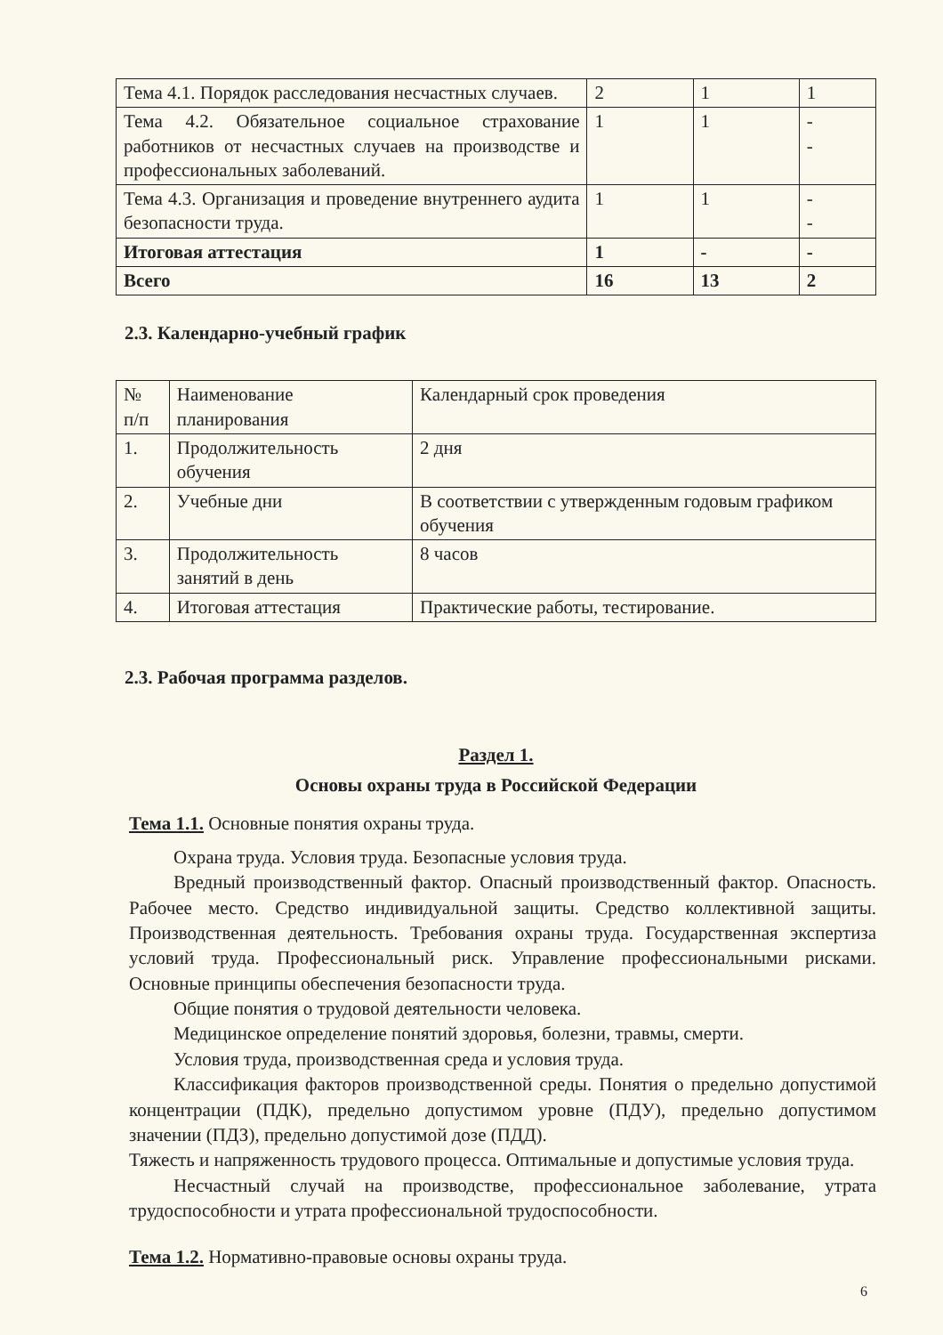| Тема 4.1. Порядок расследования несчастных случаев. | 2 | 1 | 1 |
| Тема 4.2. Обязательное социальное страхование работников от несчастных случаев на производстве и профессиональных заболеваний. | 1 | 1 | - - |
| Тема 4.3. Организация и проведение внутреннего аудита безопасности труда. | 1 | 1 | - - |
| Итоговая аттестация | 1 | - | - |
| Всего | 16 | 13 | 2 |
2.3. Календарно-учебный график
| № п/п | Наименование планирования | Календарный срок проведения |
| --- | --- | --- |
| 1. | Продолжительность обучения | 2 дня |
| 2. | Учебные дни | В соответствии с утвержденным годовым графиком обучения |
| 3. | Продолжительность занятий в день | 8 часов |
| 4. | Итоговая аттестация | Практические работы, тестирование. |
2.3. Рабочая программа разделов.
Раздел 1.
Основы охраны труда в Российской Федерации
Тема 1.1. Основные понятия охраны труда.
Охрана труда. Условия труда. Безопасные условия труда.
Вредный производственный фактор. Опасный производственный фактор. Опасность. Рабочее место. Средство индивидуальной защиты. Средство коллективной защиты. Производственная деятельность. Требования охраны труда. Государственная экспертиза условий труда. Профессиональный риск. Управление профессиональными рисками. Основные принципы обеспечения безопасности труда.
Общие понятия о трудовой деятельности человека.
Медицинское определение понятий здоровья, болезни, травмы, смерти.
Условия труда, производственная среда и условия труда.
Классификация факторов производственной среды. Понятия о предельно допустимой концентрации (ПДК), предельно допустимом уровне (ПДУ), предельно допустимом значении (ПДЗ), предельно допустимой дозе (ПДД).
Тяжесть и напряженность трудового процесса. Оптимальные и допустимые условия труда.
Несчастный случай на производстве, профессиональное заболевание, утрата трудоспособности и утрата профессиональной трудоспособности.
Тема 1.2. Нормативно-правовые основы охраны труда.
6